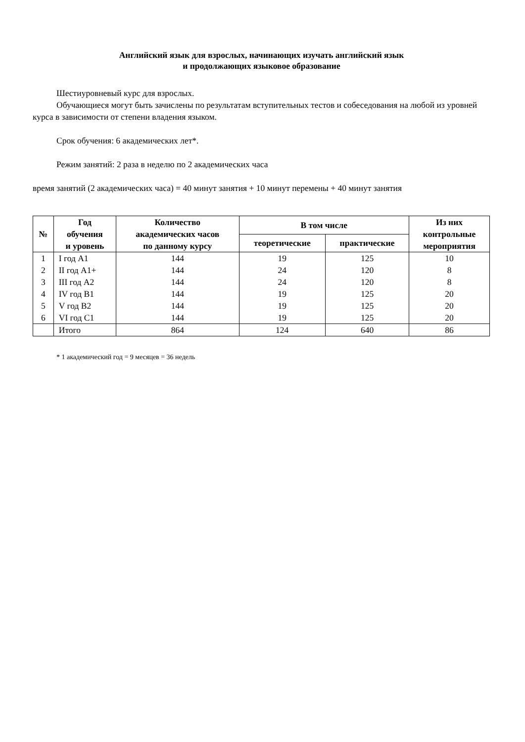Английский язык для взрослых, начинающих изучать английский язык
и продолжающих языковое образование
Шестиуровневый курс для взрослых.
Обучающиеся могут быть зачислены по результатам вступительных тестов и собеседования на любой из уровней курса в зависимости от степени владения языком.
Срок обучения: 6 академических лет*.
Режим занятий: 2 раза в неделю по 2 академических часа
время занятий (2 академических часа) = 40 минут занятия + 10 минут перемены + 40 минут занятия
| № | Год обучения и уровень | Количество академических часов по данному курсу | В том числе | | Из них контрольные мероприятия |
| --- | --- | --- | --- | --- | --- |
| | | | теоретические | практические | |
| 1 | I год A1 | 144 | 19 | 125 | 10 |
| 2 | II год A1+ | 144 | 24 | 120 | 8 |
| 3 | III год A2 | 144 | 24 | 120 | 8 |
| 4 | IV год B1 | 144 | 19 | 125 | 20 |
| 5 | V год B2 | 144 | 19 | 125 | 20 |
| 6 | VI год C1 | 144 | 19 | 125 | 20 |
| | Итого | 864 | 124 | 640 | 86 |
* 1 академический год = 9 месяцев = 36 недель